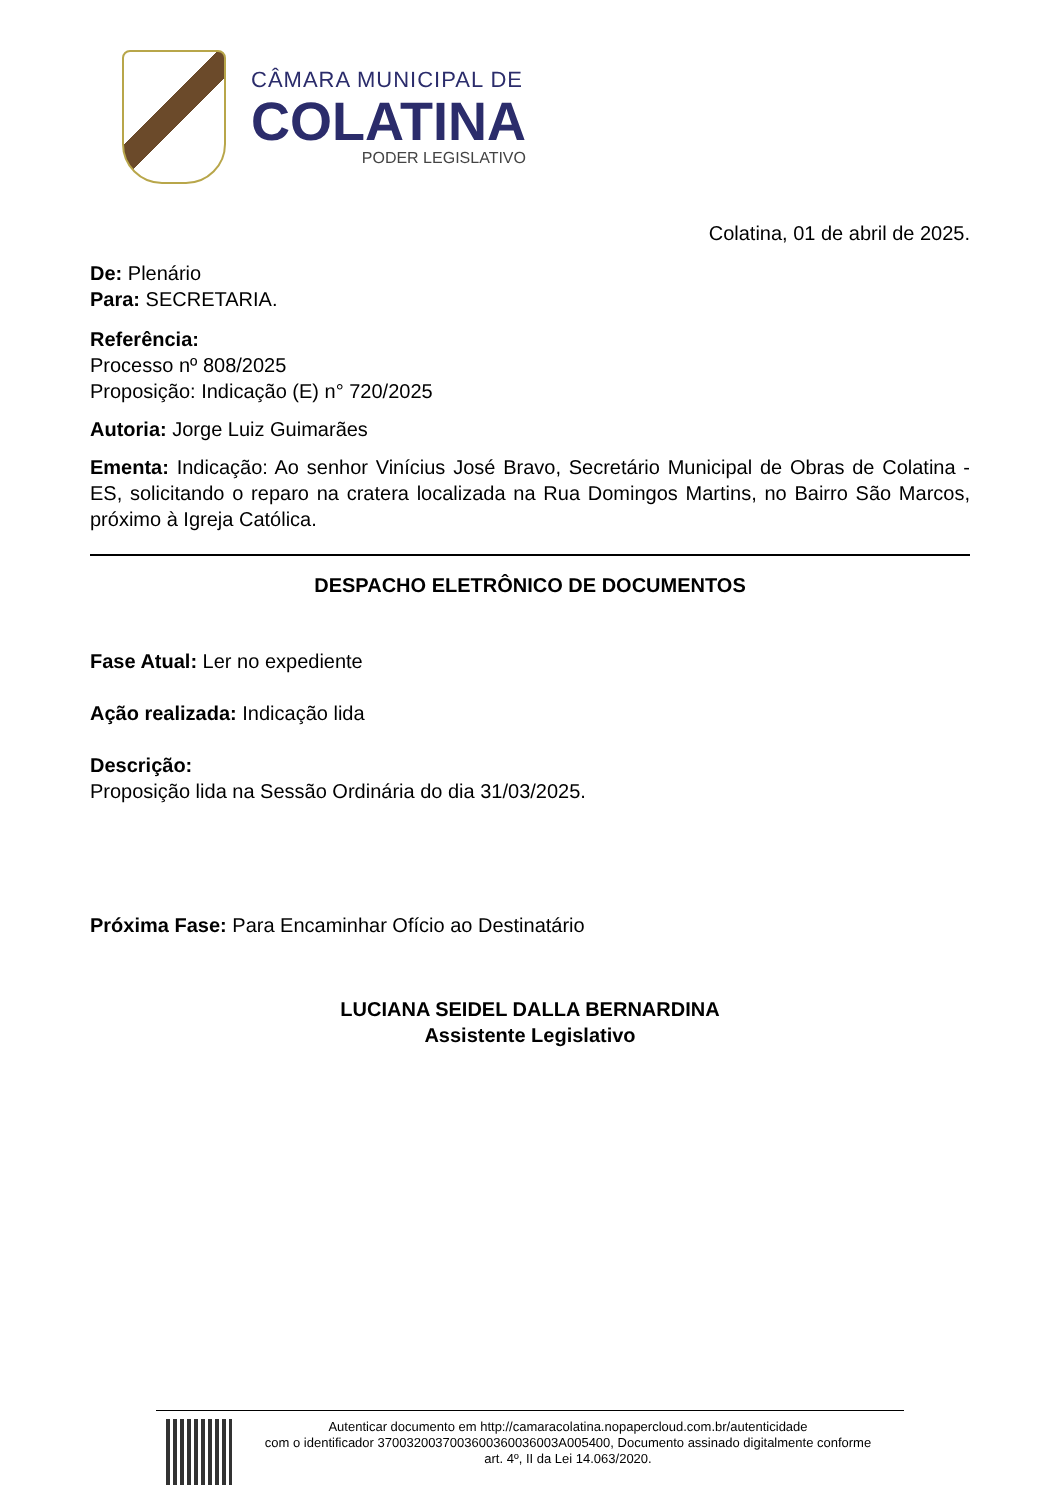CÂMARA MUNICIPAL DE
COLATINA
PODER LEGISLATIVO
Colatina, 01 de abril de 2025.
De: Plenário
Para: SECRETARIA.
Referência:
Processo nº 808/2025
Proposição: Indicação (E) n° 720/2025
Autoria: Jorge Luiz Guimarães
Ementa: Indicação: Ao senhor Vinícius José Bravo, Secretário Municipal de Obras de Colatina - ES, solicitando o reparo na cratera localizada na Rua Domingos Martins, no Bairro São Marcos, próximo à Igreja Católica.
DESPACHO ELETRÔNICO DE DOCUMENTOS
Fase Atual: Ler no expediente
Ação realizada: Indicação lida
Descrição:
Proposição lida na Sessão Ordinária do dia 31/03/2025.
Próxima Fase: Para Encaminhar Ofício ao Destinatário
LUCIANA SEIDEL DALLA BERNARDINA
Assistente Legislativo
Autenticar documento em http://camaracolatina.nopapercloud.com.br/autenticidade
com o identificador 3700320037003600360036003A005400, Documento assinado digitalmente conforme
art. 4º, II da Lei 14.063/2020.